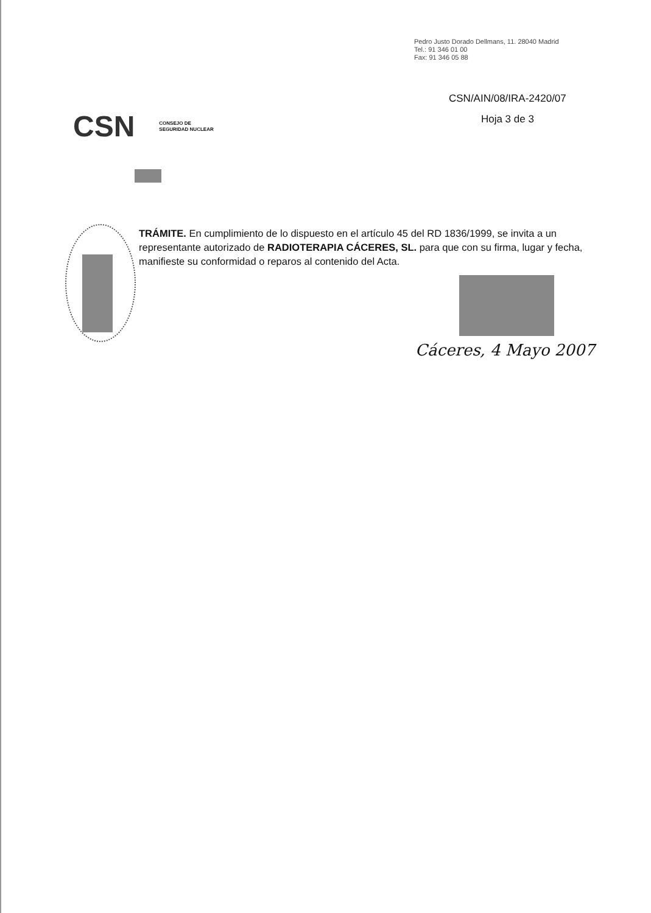Pedro Justo Dorado Dellmans, 11. 28040 Madrid
Tel.: 91 346 01 00
Fax: 91 346 05 88
CSN/AIN/08/IRA-2420/07
Hoja 3 de 3
CSN CONSEJO DE
SEGURIDAD NUCLEAR
TRÁMITE. En cumplimiento de lo dispuesto en el artículo 45 del RD 1836/1999, se invita a un representante autorizado de RADIOTERAPIA CÁCERES, SL. para que con su firma, lugar y fecha, manifieste su conformidad o reparos al contenido del Acta.
Cáceres, 4 Mayo 2007